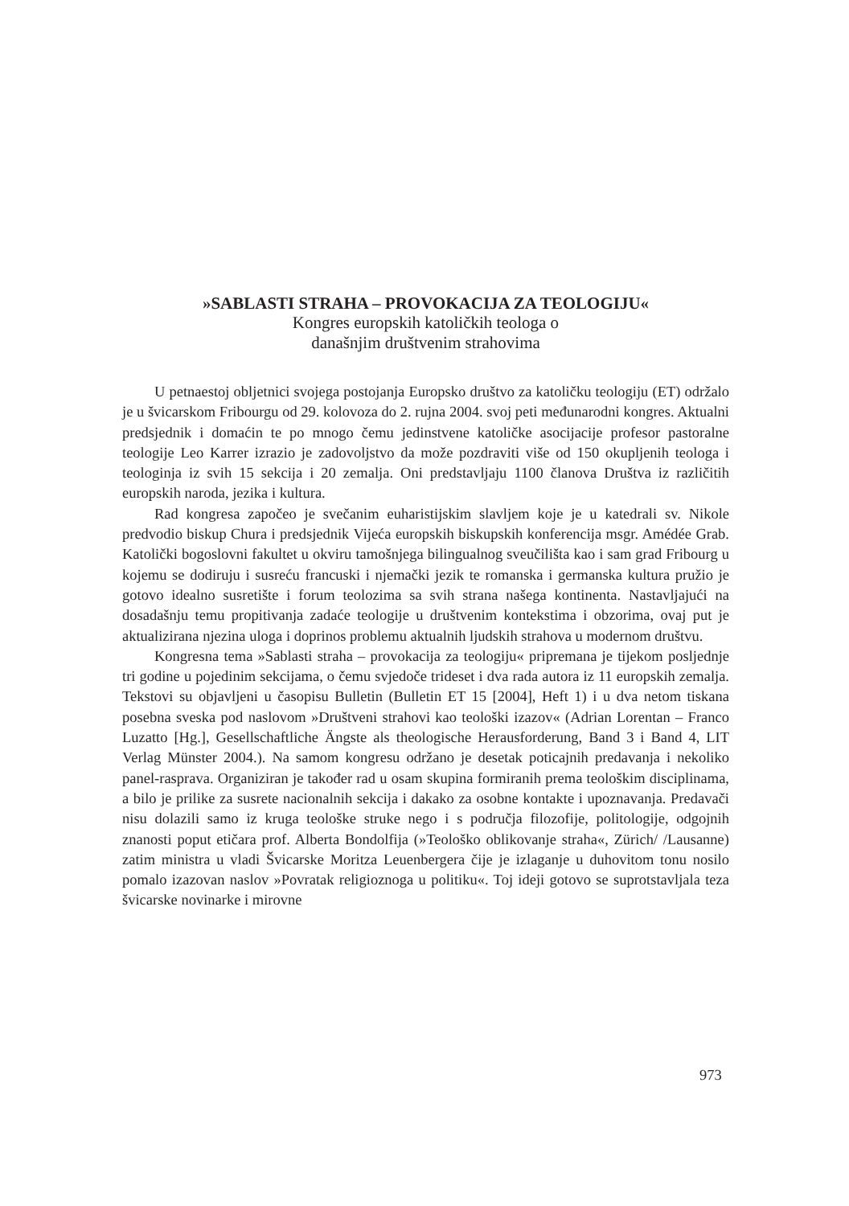»SABLASTI STRAHA – PROVOKACIJA ZA TEOLOGIJU«
Kongres europskih katoličkih teologa o
današnjim društvenim strahovima
U petnaestoj obljetnici svojega postojanja Europsko društvo za katoličku teologiju (ET) održalo je u švicarskom Fribourgu od 29. kolovoza do 2. rujna 2004. svoj peti međunarodni kongres. Aktualni predsjednik i domaćin te po mnogo čemu jedinstvene katoličke asocijacije profesor pastoralne teologije Leo Karrer izrazio je zadovoljstvo da može pozdraviti više od 150 okupljenih teologa i teologinja iz svih 15 sekcija i 20 zemalja. Oni predstavljaju 1100 članova Društva iz različitih europskih naroda, jezika i kultura.
Rad kongresa započeo je svečanim euharistijskim slavljem koje je u katedrali sv. Nikole predvodio biskup Chura i predsjednik Vijeća europskih biskupskih konferencija msgr. Amédée Grab. Katolički bogoslovni fakultet u okviru tamošnjega bilingualnog sveučilišta kao i sam grad Fribourg u kojemu se dodiruju i susreću francuski i njemački jezik te romanska i germanska kultura pružio je gotovo idealno susretište i forum teolozima sa svih strana našega kontinenta. Nastavljajući na dosadašnju temu propitivanja zadaće teologije u društvenim kontekstima i obzorima, ovaj put je aktualizirana njezina uloga i doprinos problemu aktualnih ljudskih strahova u modernom društvu.
Kongresna tema »Sablasti straha – provokacija za teologiju« pripremana je tijekom posljednje tri godine u pojedinim sekcijama, o čemu svjedoče trideset i dva rada autora iz 11 europskih zemalja. Tekstovi su objavljeni u časopisu Bulletin (Bulletin ET 15 [2004], Heft 1) i u dva netom tiskana posebna sveska pod naslovom »Društveni strahovi kao teološki izazov« (Adrian Lorentan – Franco Luzatto [Hg.], Gesellschaftliche Ängste als theologische Herausforderung, Band 3 i Band 4, LIT Verlag Münster 2004.). Na samom kongresu održano je desetak poticajnih predavanja i nekoliko panel-rasprava. Organiziran je također rad u osam skupina formiranih prema teološkim disciplinama, a bilo je prilike za susrete nacionalnih sekcija i dakako za osobne kontakte i upoznavanja. Predavači nisu dolazili samo iz kruga teološke struke nego i s područja filozofije, politologije, odgojnih znanosti poput etičara prof. Alberta Bondolfija (»Teološko oblikovanje straha«, Zürich/ /Lausanne) zatim ministra u vladi Švicarske Moritza Leuenbergera čije je izlaganje u duhovitom tonu nosilo pomalo izazovan naslov »Povratak religioznoga u politiku«. Toj ideji gotovo se suprotstavljala teza švicarske novinarke i mirovne
973